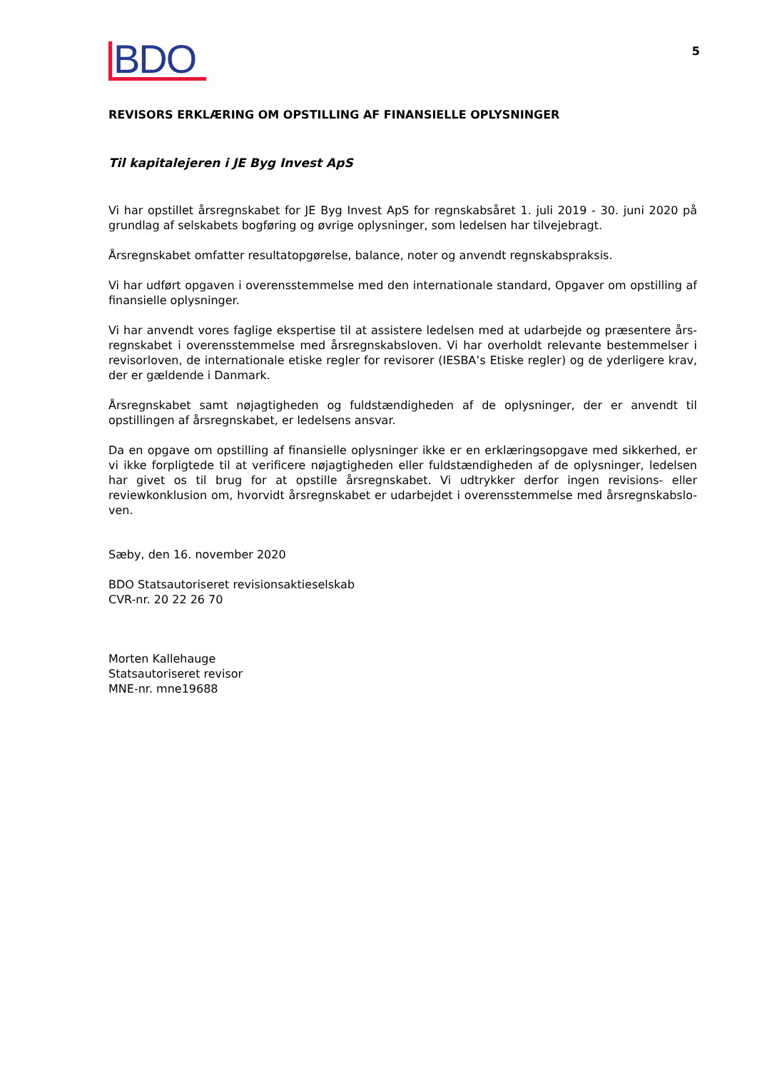BDO
5
REVISORS ERKLÆRING OM OPSTILLING AF FINANSIELLE OPLYSNINGER
Til kapitalejeren i JE Byg Invest ApS
Vi har opstillet årsregnskabet for JE Byg Invest ApS for regnskabsåret 1. juli 2019 - 30. juni 2020 på grundlag af selskabets bogføring og øvrige oplysninger, som ledelsen har tilvejebragt.
Årsregnskabet omfatter resultatopgørelse, balance, noter og anvendt regnskabspraksis.
Vi har udført opgaven i overensstemmelse med den internationale standard, Opgaver om opstilling af finansielle oplysninger.
Vi har anvendt vores faglige ekspertise til at assistere ledelsen med at udarbejde og præsentere års-regnskabet i overensstemmelse med årsregnskabsloven. Vi har overholdt relevante bestemmelser i revisorloven, de internationale etiske regler for revisorer (IESBA’s Etiske regler) og de yderligere krav, der er gældende i Danmark.
Årsregnskabet samt nøjagtigheden og fuldstændigheden af de oplysninger, der er anvendt til opstillingen af årsregnskabet, er ledelsens ansvar.
Da en opgave om opstilling af finansielle oplysninger ikke er en erklæringsopgave med sikkerhed, er vi ikke forpligtede til at verificere nøjagtigheden eller fuldstændigheden af de oplysninger, ledelsen har givet os til brug for at opstille årsregnskabet. Vi udtrykker derfor ingen revisions- eller reviewkonklusion om, hvorvidt årsregnskabet er udarbejdet i overensstemmelse med årsregnskabslo-ven.
Sæby, den 16. november 2020
BDO Statsautoriseret revisionsaktieselskab
CVR-nr. 20 22 26 70
Morten Kallehauge
Statsautoriseret revisor
MNE-nr. mne19688